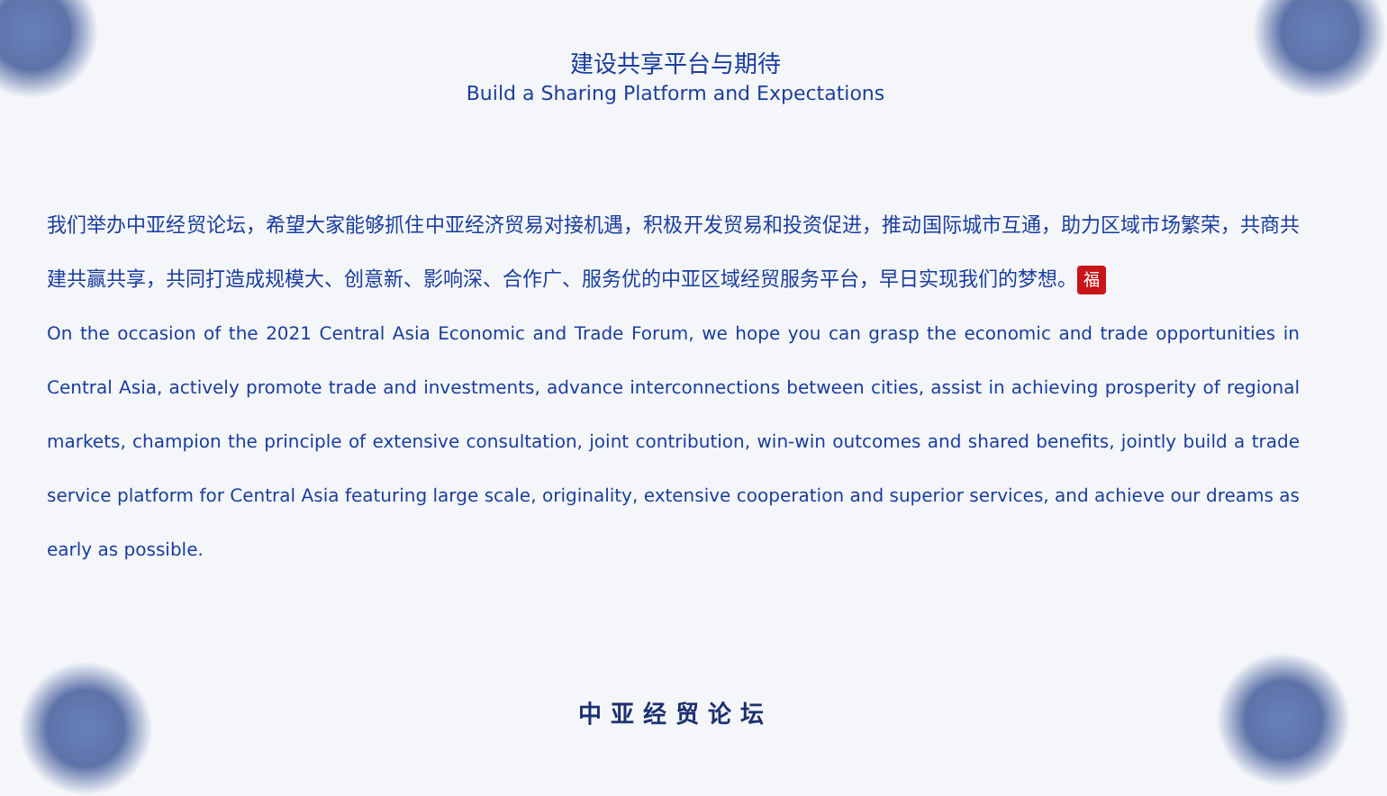建设共享平台与期待
Build a Sharing Platform and Expectations
我们举办中亚经贸论坛，希望大家能够抓住中亚经济贸易对接机遇，积极开发贸易和投资促进，推动国际城市互通，助力区域市场繁荣，共商共建共赢共享，共同打造成规模大、创意新、影响深、合作广、服务优的中亚区域经贸服务平台，早日实现我们的梦想。 福
On the occasion of the 2021 Central Asia Economic and Trade Forum, we hope you can grasp the economic and trade opportunities in Central Asia, actively promote trade and investments, advance interconnections between cities, assist in achieving prosperity of regional markets, champion the principle of extensive consultation, joint contribution, win-win outcomes and shared benefits, jointly build a trade service platform for Central Asia featuring large scale, originality, extensive cooperation and superior services, and achieve our dreams as early as possible.
中亚经贸论坛